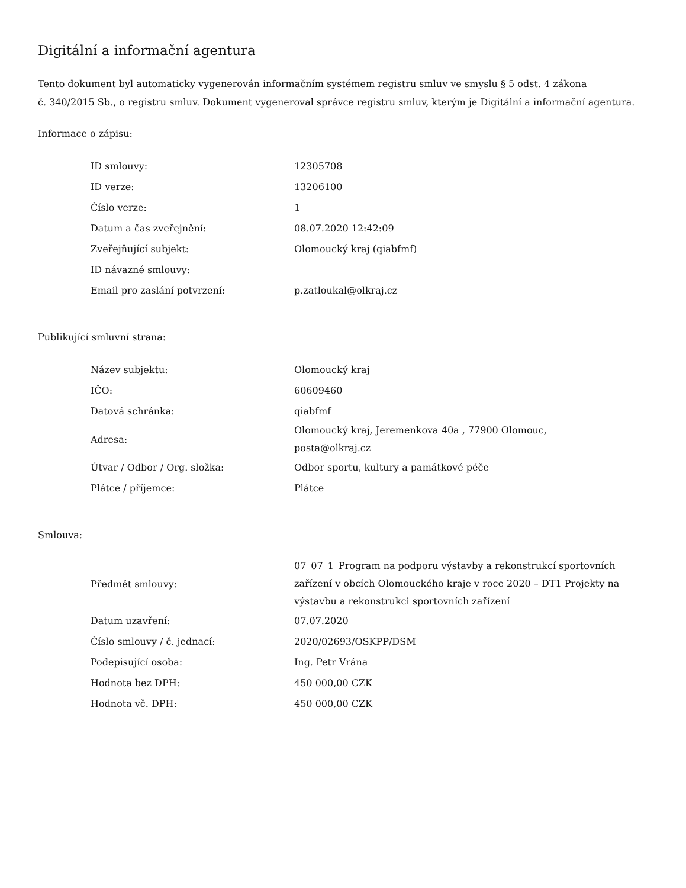Digitální a informační agentura
Tento dokument byl automaticky vygenerován informačním systémem registru smluv ve smyslu § 5 odst. 4 zákona
č. 340/2015 Sb., o registru smluv. Dokument vygeneroval správce registru smluv, kterým je Digitální a informační agentura.
Informace o zápisu:
| ID smlouvy: | 12305708 |
| ID verze: | 13206100 |
| Číslo verze: | 1 |
| Datum a čas zveřejnění: | 08.07.2020 12:42:09 |
| Zveřejňující subjekt: | Olomoucký kraj (qiabfmf) |
| ID návazné smlouvy: | |
| Email pro zaslání potvrzení: | p.zatloukal@olkraj.cz |
Publikující smluvní strana:
| Název subjektu: | Olomoucký kraj |
| IČO: | 60609460 |
| Datová schránka: | qiabfmf |
| Adresa: | Olomoucký kraj, Jeremenkova 40a , 77900 Olomouc, posta@olkraj.cz |
| Útvar / Odbor / Org. složka: | Odbor sportu, kultury a památkové péče |
| Plátce / příjemce: | Plátce |
Smlouva:
| Předmět smlouvy: | 07_07_1_Program na podporu výstavby a rekonstrukcí sportovních zařízení v obcích Olomouckého kraje v roce 2020 – DT1 Projekty na výstavbu a rekonstrukci sportovních zařízení |
| Datum uzavření: | 07.07.2020 |
| Číslo smlouvy / č. jednací: | 2020/02693/OSKPP/DSM |
| Podepisující osoba: | Ing. Petr Vrána |
| Hodnota bez DPH: | 450 000,00 CZK |
| Hodnota vč. DPH: | 450 000,00 CZK |